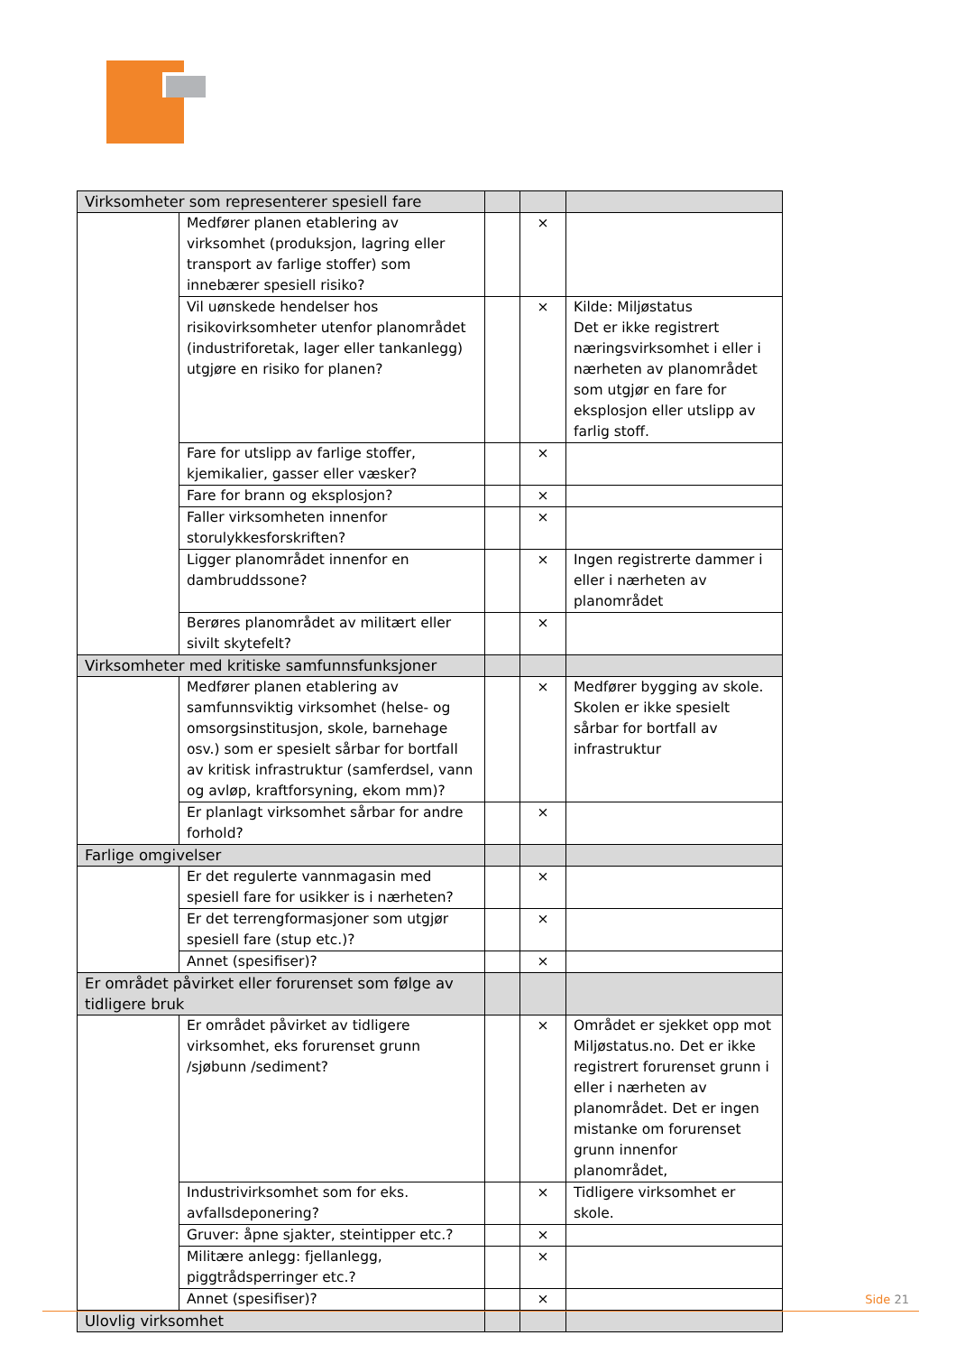| Virksomheter som representerer spesiell fare | | | | |
| | Medfører planen etablering av virksomhet (produksjon, lagring eller transport av farlige stoffer) som innebærer spesiell risiko? | | × | |
| | Vil uønskede hendelser hos risikovirksomheter utenfor planområdet (industriforetak, lager eller tankanlegg) utgjøre en risiko for planen? | | × | Kilde: Miljøstatus Det er ikke registrert næringsvirksomhet i eller i nærheten av planområdet som utgjør en fare for eksplosjon eller utslipp av farlig stoff. |
| | Fare for utslipp av farlige stoffer, kjemikalier, gasser eller væsker? | | × | |
| | Fare for brann og eksplosjon? | | × | |
| | Faller virksomheten innenfor storulykkesforskriften? | | × | |
| | Ligger planområdet innenfor en dambruddssone? | | × | Ingen registrerte dammer i eller i nærheten av planområdet |
| | Berøres planområdet av militært eller sivilt skytefelt? | | × | |
| Virksomheter med kritiske samfunnsfunksjoner | | | | |
| | Medfører planen etablering av samfunnsviktig virksomhet (helse- og omsorgsinstitusjon, skole, barnehage osv.) som er spesielt sårbar for bortfall av kritisk infrastruktur (samferdsel, vann og avløp, kraftforsyning, ekom mm)? | | × | Medfører bygging av skole. Skolen er ikke spesielt sårbar for bortfall av infrastruktur |
| | Er planlagt virksomhet sårbar for andre forhold? | | × | |
| Farlige omgivelser | | | | |
| | Er det regulerte vannmagasin med spesiell fare for usikker is i nærheten? | | × | |
| | Er det terrengformasjoner som utgjør spesiell fare (stup etc.)? | | × | |
| | Annet (spesifiser)? | | × | |
| Er området påvirket eller forurenset som følge av tidligere bruk | | | | |
| | Er området påvirket av tidligere virksomhet, eks forurenset grunn /sjøbunn /sediment? | | × | Området er sjekket opp mot Miljøstatus.no. Det er ikke registrert forurenset grunn i eller i nærheten av planområdet. Det er ingen mistanke om forurenset grunn innenfor planområdet, |
| | Industrivirksomhet som for eks. avfallsdeponering? | | × | Tidligere virksomhet er skole. |
| | Gruver: åpne sjakter, steintipper etc.? | | × | |
| | Militære anlegg: fjellanlegg, piggtrådsperringer etc.? | | × | |
| | Annet (spesifiser)? | | × | |
| Ulovlig virksomhet | | | | |
Side 21